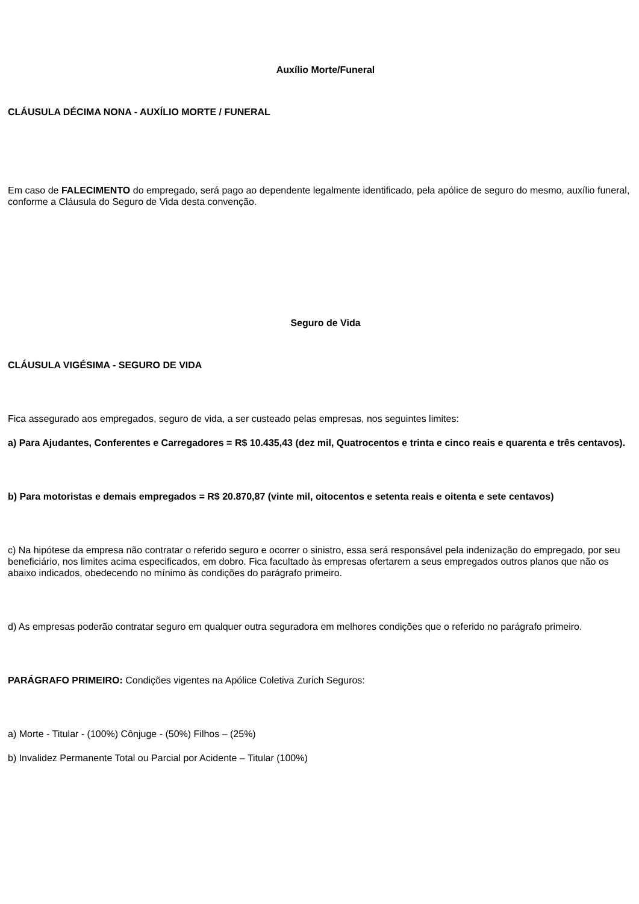Auxílio Morte/Funeral
CLÁUSULA DÉCIMA NONA - AUXÍLIO MORTE / FUNERAL
Em caso de FALECIMENTO do empregado, será pago ao dependente legalmente identificado, pela apólice de seguro do mesmo, auxílio funeral, conforme a Cláusula do Seguro de Vida desta convenção.
Seguro de Vida
CLÁUSULA VIGÉSIMA - SEGURO DE VIDA
Fica assegurado aos empregados, seguro de vida, a ser custeado pelas empresas, nos seguintes limites:
a) Para Ajudantes, Conferentes e Carregadores = R$ 10.435,43 (dez mil, Quatrocentos e trinta e cinco reais e quarenta e três centavos).
b) Para motoristas e demais empregados = R$ 20.870,87 (vinte mil, oitocentos e setenta reais e oitenta e sete centavos)
c) Na hipótese da empresa não contratar o referido seguro e ocorrer o sinistro, essa será responsável pela indenização do empregado, por seu beneficiário, nos limites acima especificados, em dobro. Fica facultado às empresas ofertarem a seus empregados outros planos que não os abaixo indicados, obedecendo no mínimo às condições do parágrafo primeiro.
d) As empresas poderão contratar seguro em qualquer outra seguradora em melhores condições que o referido no parágrafo primeiro.
PARÁGRAFO PRIMEIRO: Condições vigentes na Apólice Coletiva Zurich Seguros:
a) Morte - Titular - (100%) Cônjuge - (50%) Filhos – (25%)
b) Invalidez Permanente Total ou Parcial por Acidente – Titular (100%)